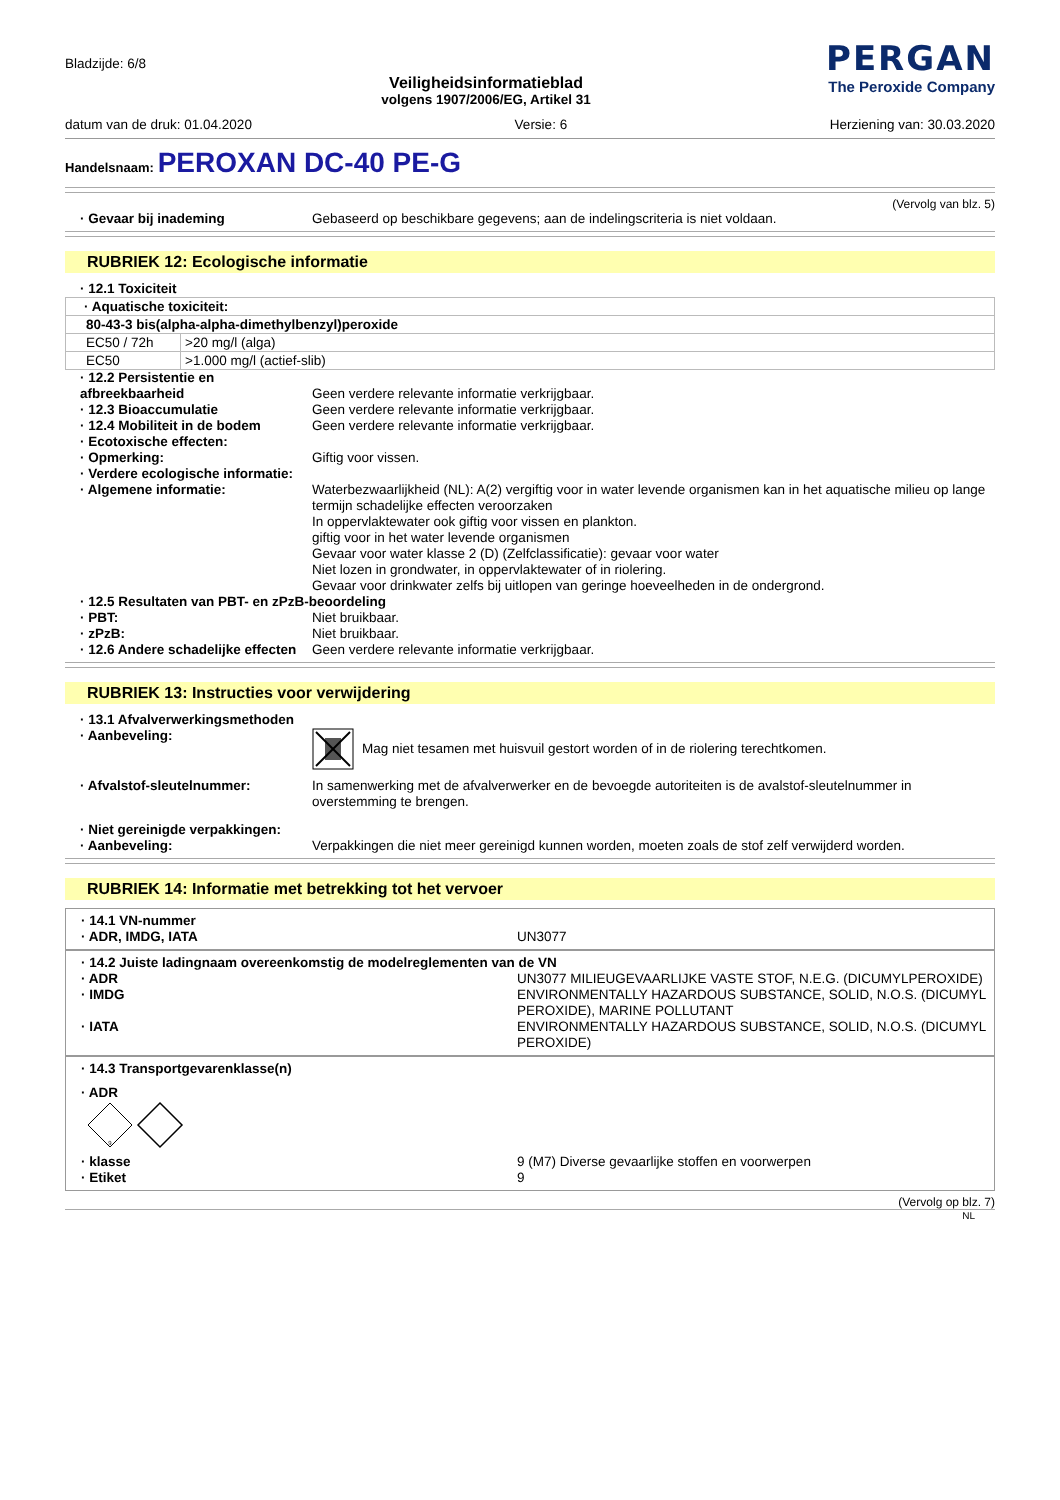Bladzijde: 6/8
Veiligheidsinformatieblad
volgens 1907/2006/EG, Artikel 31
PERGAN
The Peroxide Company
datum van de druk: 01.04.2020 Versie: 6 Herziening van: 30.03.2020
Handelsnaam: PEROXAN DC-40 PE-G
(Vervolg van blz. 5)
· Gevaar bij inademing Gebaseerd op beschikbare gegevens; aan de indelingscriteria is niet voldaan.
RUBRIEK 12: Ecologische informatie
· 12.1 Toxiciteit
| · Aquatische toxiciteit: | |
| 80-43-3 bis(alpha-alpha-dimethylbenzyl)peroxide | |
| EC50 / 72h | >20 mg/l (alga) |
| EC50 | >1.000 mg/l (actief-slib) |
· 12.2 Persistentie en afbreekbaarheid
Geen verdere relevante informatie verkrijgbaar.
· 12.3 Bioaccumulatie Geen verdere relevante informatie verkrijgbaar.
· 12.4 Mobiliteit in de bodem
Geen verdere relevante informatie verkrijgbaar.
· Ecotoxische effecten:
· Opmerking: Giftig voor vissen.
· Verdere ecologische informatie:
· Algemene informatie: Waterbezwaarlijkheid (NL): A(2) vergiftig voor in water levende organismen kan in het aquatische milieu op lange termijn schadelijke effecten veroorzaken
In oppervlaktewater ook giftig voor vissen en plankton.
giftig voor in het water levende organismen
Gevaar voor water klasse 2 (D) (Zelfclassificatie): gevaar voor water
Niet lozen in grondwater, in oppervlaktewater of in riolering.
Gevaar voor drinkwater zelfs bij uitlopen van geringe hoeveelheden in de ondergrond.
· 12.5 Resultaten van PBT- en zPzB-beoordeling
· PBT: Niet bruikbaar.
· zPzB: Niet bruikbaar.
· 12.6 Andere schadelijke effecten
Geen verdere relevante informatie verkrijgbaar.
RUBRIEK 13: Instructies voor verwijdering
· 13.1 Afvalverwerkingsmethoden
· Aanbeveling: Mag niet tesamen met huisvuil gestort worden of in de riolering terechtkomen.
· Afvalstof-sleutelnummer: In samenwerking met de afvalverwerker en de bevoegde autoriteiten is de avalstof-sleutelnummer in overstemming te brengen.
· Niet gereinigde verpakkingen:
· Aanbeveling: Verpakkingen die niet meer gereinigd kunnen worden, moeten zoals de stof zelf verwijderd worden.
RUBRIEK 14: Informatie met betrekking tot het vervoer
· 14.1 VN-nummer
· ADR, IMDG, IATA UN3077
· 14.2 Juiste ladingnaam overeenkomstig de modelreglementen van de VN
· ADR UN3077 MILIEUGEVAARLIJKE VASTE STOF, N.E.G. (DICUMYLPEROXIDE)
· IMDG ENVIRONMENTALLY HAZARDOUS SUBSTANCE, SOLID, N.O.S. (DICUMYL PEROXIDE), MARINE POLLUTANT
· IATA ENVIRONMENTALLY HAZARDOUS SUBSTANCE, SOLID, N.O.S. (DICUMYL PEROXIDE)
· 14.3 Transportgevarenklasse(n)
· ADR
9
· klasse 9 (M7) Diverse gevaarlijke stoffen en voorwerpen
· Etiket 9
(Vervolg op blz. 7)
NL